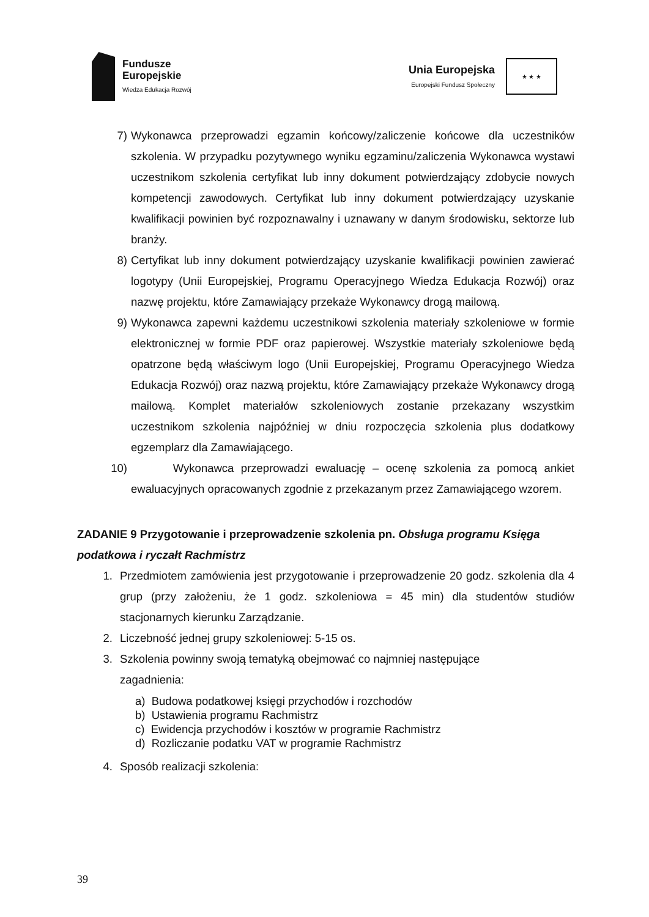Fundusze
Europejskie
Wiedza Edukacja Rozwój
Unia Europejska
Europejski Fundusz Społeczny
★ ★ ★
7) Wykonawca przeprowadzi egzamin końcowy/zaliczenie końcowe dla uczestników szkolenia. W przypadku pozytywnego wyniku egzaminu/zaliczenia Wykonawca wystawi uczestnikom szkolenia certyfikat lub inny dokument potwierdzający zdobycie nowych kompetencji zawodowych. Certyfikat lub inny dokument potwierdzający uzyskanie kwalifikacji powinien być rozpoznawalny i uznawany w danym środowisku, sektorze lub branży.
8) Certyfikat lub inny dokument potwierdzający uzyskanie kwalifikacji powinien zawierać logotypy (Unii Europejskiej, Programu Operacyjnego Wiedza Edukacja Rozwój) oraz nazwę projektu, które Zamawiający przekaże Wykonawcy drogą mailową.
9) Wykonawca zapewni każdemu uczestnikowi szkolenia materiały szkoleniowe w formie elektronicznej w formie PDF oraz papierowej. Wszystkie materiały szkoleniowe będą opatrzone będą właściwym logo (Unii Europejskiej, Programu Operacyjnego Wiedza Edukacja Rozwój) oraz nazwą projektu, które Zamawiający przekaże Wykonawcy drogą mailową. Komplet materiałów szkoleniowych zostanie przekazany wszystkim uczestnikom szkolenia najpóźniej w dniu rozpoczęcia szkolenia plus dodatkowy egzemplarz dla Zamawiającego.
10) Wykonawca przeprowadzi ewaluację – ocenę szkolenia za pomocą ankiet ewaluacyjnych opracowanych zgodnie z przekazanym przez Zamawiającego wzorem.
ZADANIE 9 Przygotowanie i przeprowadzenie szkolenia pn. Obsługa programu Księga podatkowa i ryczałt Rachmistrz
1. Przedmiotem zamówienia jest przygotowanie i przeprowadzenie 20 godz. szkolenia dla 4 grup (przy założeniu, że 1 godz. szkoleniowa = 45 min) dla studentów studiów stacjonarnych kierunku Zarządzanie.
2. Liczebność jednej grupy szkoleniowej: 5-15 os.
3. Szkolenia powinny swoją tematyką obejmować co najmniej następujące
zagadnienia:
a) Budowa podatkowej księgi przychodów i rozchodów
b) Ustawienia programu Rachmistrz
c) Ewidencja przychodów i kosztów w programie Rachmistrz
d) Rozliczanie podatku VAT w programie Rachmistrz
4. Sposób realizacji szkolenia:
39